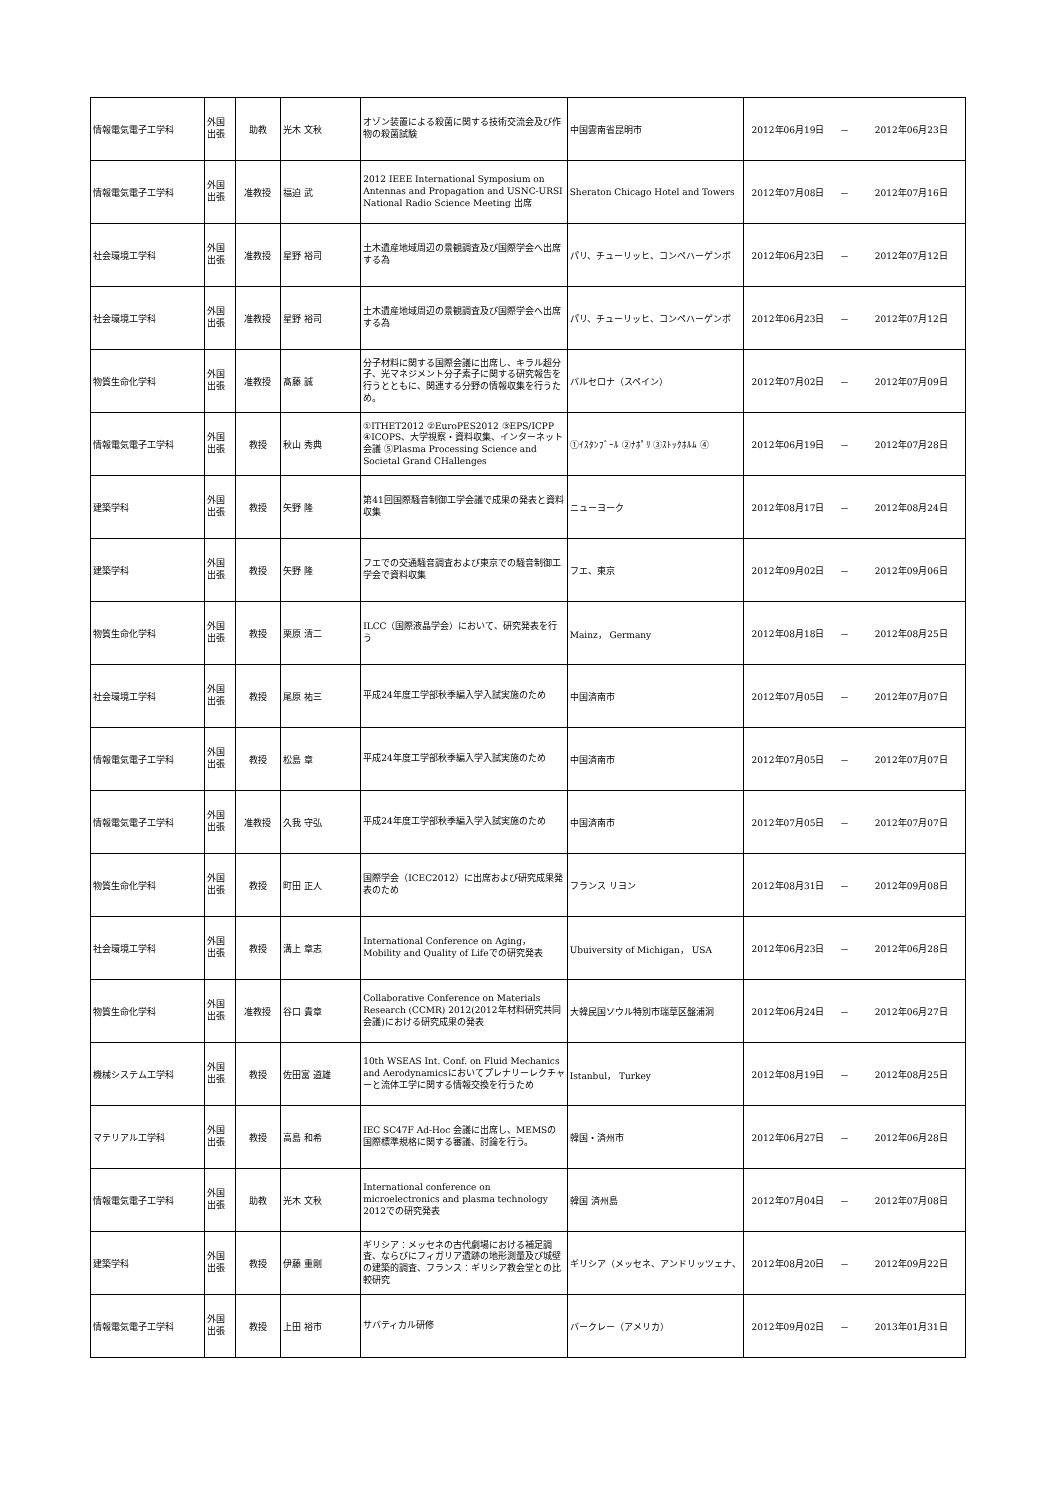| 情報電気電子工学科 | 外国 出張 | 助教 | 光木 文秋 | オゾン装置による殺菌に関する技術交流会及び作物の殺菌試験 | 中国雲南省昆明市 | 2012年06月19日 | － | 2012年06月23日 |
| 情報電気電子工学科 | 外国 出張 | 准教授 | 福迫 武 | 2012 IEEE International Symposium on Antennas and Propagation and USNC-URSI National Radio Science Meeting 出席 | Sheraton Chicago Hotel and Towers | 2012年07月08日 | － | 2012年07月16日 |
| 社会環境工学科 | 外国 出張 | 准教授 | 星野 裕司 | 土木遺産地域周辺の景観調査及び国際学会へ出席する為 | パリ、チューリッヒ、コンペハーゲンボ | 2012年06月23日 | － | 2012年07月12日 |
| 社会環境工学科 | 外国 出張 | 准教授 | 星野 裕司 | 土木遺産地域周辺の景観調査及び国際学会へ出席する為 | パリ、チューリッヒ、コンペハーゲンボ | 2012年06月23日 | － | 2012年07月12日 |
| 物質生命化学科 | 外国 出張 | 准教授 | 髙藤 誠 | 分子材料に関する国際会議に出席し、キラル超分子、光マネジメント分子素子に関する研究報告を行うとともに、関連する分野の情報収集を行うため。 | バルセロナ（スペイン） | 2012年07月02日 | － | 2012年07月09日 |
| 情報電気電子工学科 | 外国 出張 | 教授 | 秋山 秀典 | ①ITHET2012 ②EuroPES2012 ③EPS/ICPP ④ICOPS、大学視察・資料収集、インターネット会議 ⑤Plasma Processing Science and Societal Grand CHallenges | ①ｲｽﾀﾝﾌﾞｰﾙ ②ﾅﾎﾟﾘ ③ｽﾄｯｸﾎﾙﾑ ④ | 2012年06月19日 | － | 2012年07月28日 |
| 建築学科 | 外国 出張 | 教授 | 矢野 隆 | 第41回国際騒音制御工学会議で成果の発表と資料収集 | ニューヨーク | 2012年08月17日 | － | 2012年08月24日 |
| 建築学科 | 外国 出張 | 教授 | 矢野 隆 | フエでの交通騒音調査および東京での騒音制御工学会で資料収集 | フエ、東京 | 2012年09月02日 | － | 2012年09月06日 |
| 物質生命化学科 | 外国 出張 | 教授 | 栗原 清二 | ILCC（国際液晶学会）において、研究発表を行う | Mainz， Germany | 2012年08月18日 | － | 2012年08月25日 |
| 社会環境工学科 | 外国 出張 | 教授 | 尾原 祐三 | 平成24年度工学部秋季編入学入試実施のため | 中国済南市 | 2012年07月05日 | － | 2012年07月07日 |
| 情報電気電子工学科 | 外国 出張 | 教授 | 松島 章 | 平成24年度工学部秋季編入学入試実施のため | 中国済南市 | 2012年07月05日 | － | 2012年07月07日 |
| 情報電気電子工学科 | 外国 出張 | 准教授 | 久我 守弘 | 平成24年度工学部秋季編入学入試実施のため | 中国済南市 | 2012年07月05日 | － | 2012年07月07日 |
| 物質生命化学科 | 外国 出張 | 教授 | 町田 正人 | 国際学会（ICEC2012）に出席および研究成果発表のため | フランス リヨン | 2012年08月31日 | － | 2012年09月08日 |
| 社会環境工学科 | 外国 出張 | 教授 | 溝上 章志 | International Conference on Aging， Mobility and Quality of Lifeでの研究発表 | Ubuiversity of Michigan， USA | 2012年06月23日 | － | 2012年06月28日 |
| 物質生命化学科 | 外国 出張 | 准教授 | 谷口 貴章 | Collaborative Conference on Materials Research (CCMR) 2012(2012年材料研究共同会議)における研究成果の発表 | 大韓民国ソウル特別市瑞草区盤浦洞 | 2012年06月24日 | － | 2012年06月27日 |
| 機械システム工学科 | 外国 出張 | 教授 | 佐田富 道雄 | 10th WSEAS Int. Conf. on Fluid Mechanics and Aerodynamicsにおいてプレナリーレクチャーと流体工学に関する情報交換を行うため | Istanbul， Turkey | 2012年08月19日 | － | 2012年08月25日 |
| マテリアル工学科 | 外国 出張 | 教授 | 高島 和希 | IEC SC47F Ad-Hoc 会議に出席し、MEMSの国際標準規格に関する審議、討論を行う。 | 韓国・済州市 | 2012年06月27日 | － | 2012年06月28日 |
| 情報電気電子工学科 | 外国 出張 | 助教 | 光木 文秋 | International conference on microelectronics and plasma technology 2012での研究発表 | 韓国 済州島 | 2012年07月04日 | － | 2012年07月08日 |
| 建築学科 | 外国 出張 | 教授 | 伊藤 重剛 | ギリシア：メッセネの古代劇場における補足調査、ならびにフィガリア遺跡の地形測量及び城壁の建築的調査、フランス：ギリシア教会堂との比較研究 | ギリシア（メッセネ、アンドリッツェナ、 | 2012年08月20日 | － | 2012年09月22日 |
| 情報電気電子工学科 | 外国 出張 | 教授 | 上田 裕市 | サバティカル研修 | バークレー（アメリカ） | 2012年09月02日 | － | 2013年01月31日 |